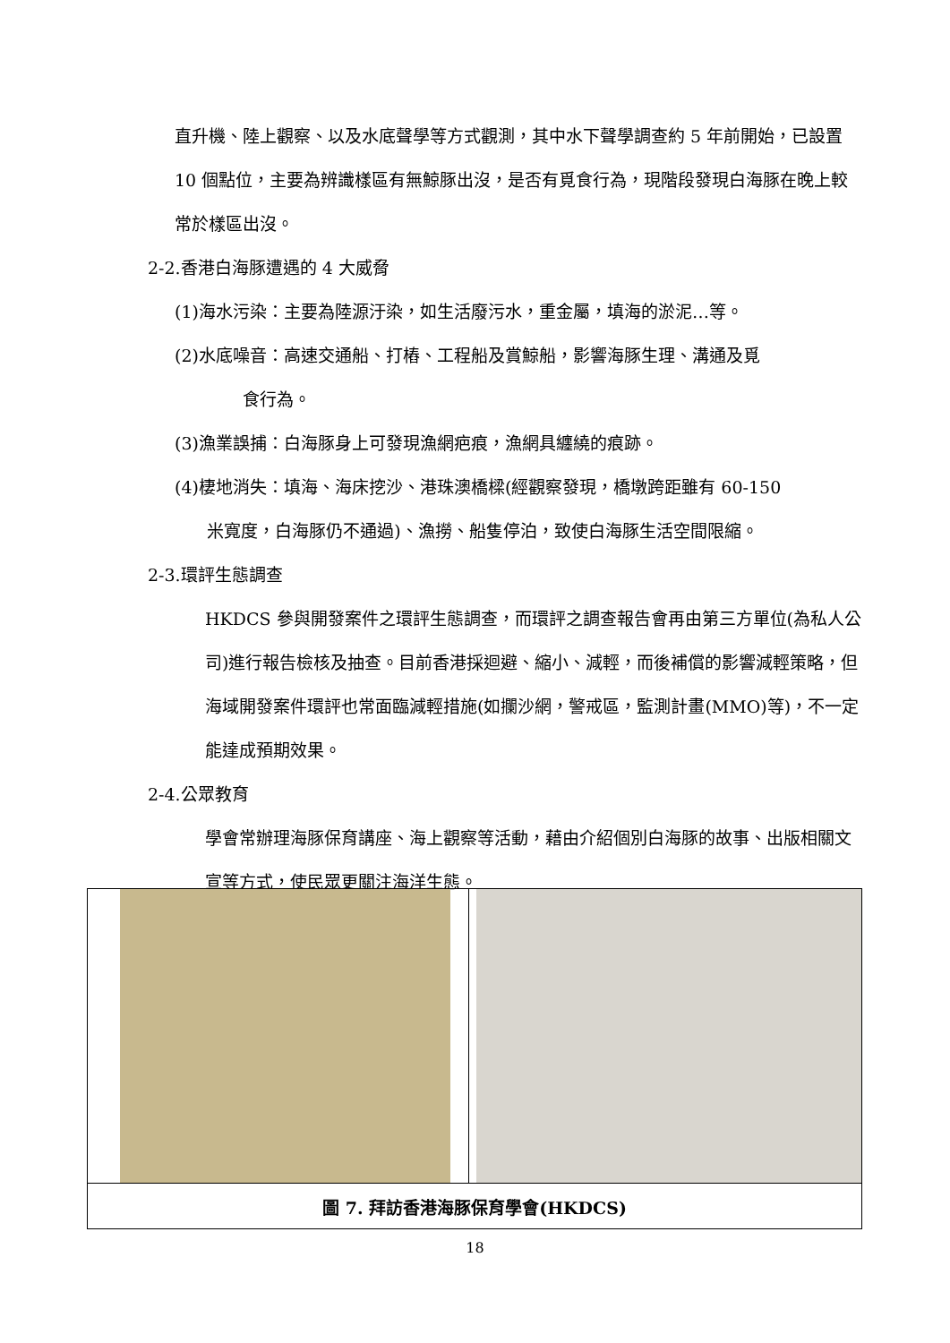直升機、陸上觀察、以及水底聲學等方式觀測，其中水下聲學調查約 5 年前開始，已設置 10 個點位，主要為辨識樣區有無鯨豚出沒，是否有覓食行為，現階段發現白海豚在晚上較常於樣區出沒。
2-2.香港白海豚遭遇的 4 大威脅
(1)海水污染：主要為陸源汙染，如生活廢污水，重金屬，填海的淤泥…等。
(2)水底噪音：高速交通船、打樁、工程船及賞鯨船，影響海豚生理、溝通及覓
食行為。
(3)漁業誤捕：白海豚身上可發現漁網疤痕，漁網具纏繞的痕跡。
(4)棲地消失：填海、海床挖沙、港珠澳橋樑(經觀察發現，橋墩跨距雖有 60-150
米寬度，白海豚仍不通過)、漁撈、船隻停泊，致使白海豚生活空間限縮。
2-3.環評生態調查
HKDCS 參與開發案件之環評生態調查，而環評之調查報告會再由第三方單位(為私人公司)進行報告檢核及抽查。目前香港採迴避、縮小、減輕，而後補償的影響減輕策略，但海域開發案件環評也常面臨減輕措施(如攔沙網，警戒區，監測計畫(MMO)等)，不一定能達成預期效果。
2-4.公眾教育
學會常辦理海豚保育講座、海上觀察等活動，藉由介紹個別白海豚的故事、出版相關文宣等方式，使民眾更關注海洋生態。
| 圖 7. 拜訪香港海豚保育學會(HKDCS) | |
18